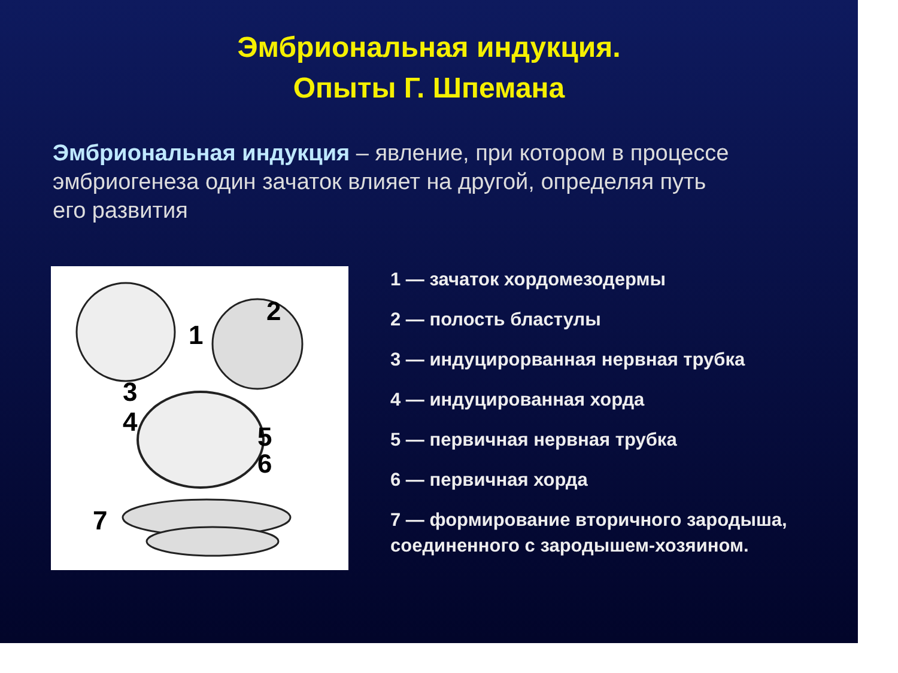Эмбриональная индукция.
Опыты Г. Шпемана
Эмбриональная индукция – явление, при котором в процессе эмбриогенеза один зачаток влияет на другой, определяя путь его развития
1
2
3
4
5
6
7
1 — зачаток хордомезодермы
2 — полость бластулы
3 — индуцирорванная нервная трубка
4 — индуцированная хорда
5 — первичная нервная трубка
6 — первичная хорда
7 — формирование вторичного зародыша, соединенного с зародышем-хозяином.